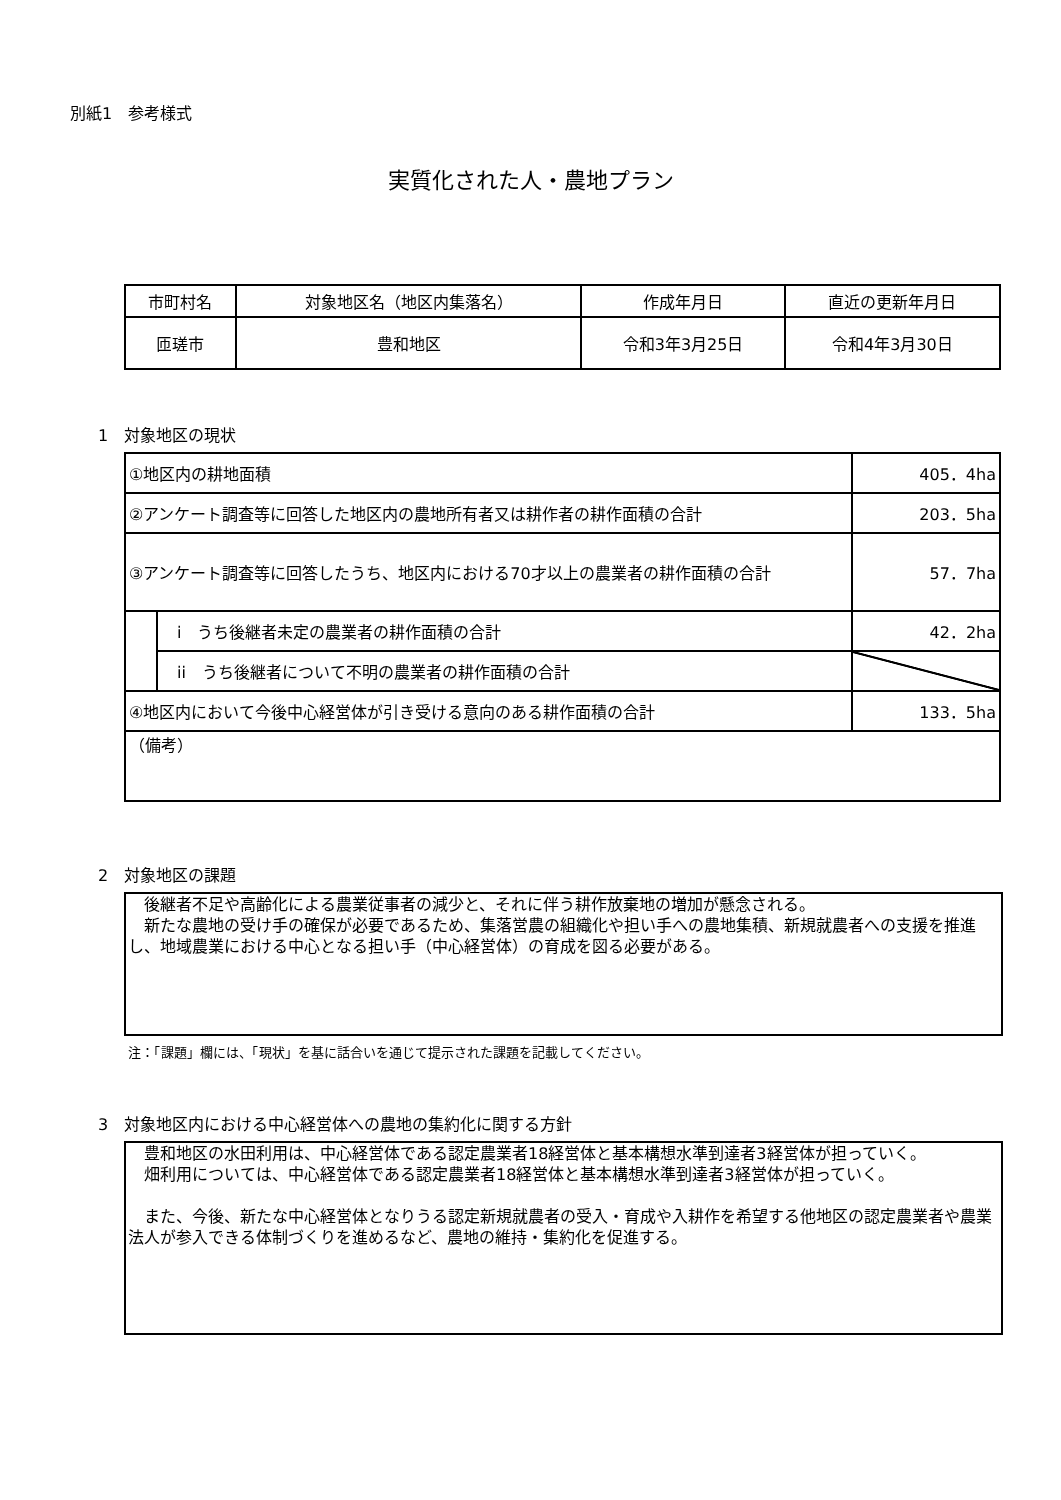別紙1　参考様式
実質化された人・農地プラン
| 市町村名 | 対象地区名（地区内集落名） | 作成年月日 | 直近の更新年月日 |
| 匝瑳市 | 豊和地区 | 令和3年3月25日 | 令和4年3月30日 |
1　対象地区の現状
| ①地区内の耕地面積 | | 405．4ha |
| ②アンケート調査等に回答した地区内の農地所有者又は耕作者の耕作面積の合計 | | 203．5ha |
| ③アンケート調査等に回答したうち、地区内における70才以上の農業者の耕作面積の合計 | | 57．7ha |
| | i うち後継者未定の農業者の耕作面積の合計 | 42．2ha |
| | ii うち後継者について不明の農業者の耕作面積の合計 | |
| ④地区内において今後中心経営体が引き受ける意向のある耕作面積の合計 | | 133．5ha |
| （備考） | | |
2　対象地区の課題
　後継者不足や高齢化による農業従事者の減少と、それに伴う耕作放棄地の増加が懸念される。
　新たな農地の受け手の確保が必要であるため、集落営農の組織化や担い手への農地集積、新規就農者への支援を推進し、地域農業における中心となる担い手（中心経営体）の育成を図る必要がある。
注：「課題」欄には、「現状」を基に話合いを通じて提示された課題を記載してください。
3　対象地区内における中心経営体への農地の集約化に関する方針
　豊和地区の水田利用は、中心経営体である認定農業者18経営体と基本構想水準到達者3経営体が担っていく。
　畑利用については、中心経営体である認定農業者18経営体と基本構想水準到達者3経営体が担っていく。
　また、今後、新たな中心経営体となりうる認定新規就農者の受入・育成や入耕作を希望する他地区の認定農業者や農業法人が参入できる体制づくりを進めるなど、農地の維持・集約化を促進する。